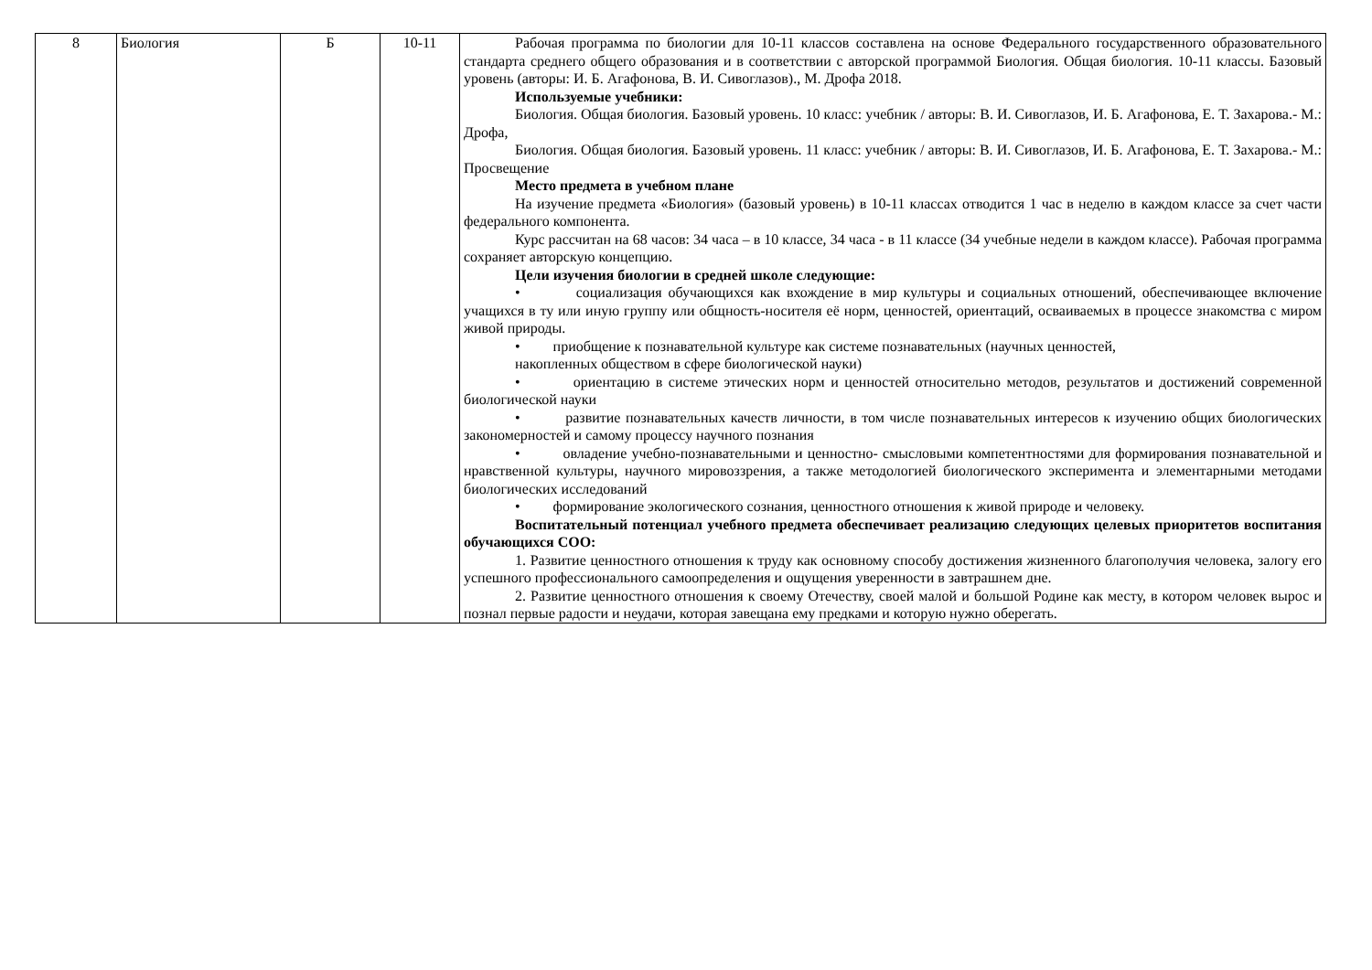| 8 | Биология | Б | 10-11 | Рабочая программа по биологии для 10-11 классов составлена на основе Федерального государственного образовательного стандарта среднего общего образования и в соответствии с авторской программой Биология. Общая биология. 10-11 классы. Базовый уровень (авторы: И. Б. Агафонова, В. И. Сивоглазов)., М. Дрофа 2018. Используемые учебники: Биология. Общая биология. Базовый уровень. 10 класс: учебник / авторы: В. И. Сивоглазов, И. Б. Агафонова, Е. Т. Захарова.- М.: Дрофа, Биология. Общая биология. Базовый уровень. 11 класс: учебник / авторы: В. И. Сивоглазов, И. Б. Агафонова, Е. Т. Захарова.- М.: Просвещение Место предмета в учебном плане На изучение предмета «Биология» (базовый уровень) в 10-11 классах отводится 1 час в неделю в каждом классе за счет части федерального компонента. Курс рассчитан на 68 часов: 34 часа – в 10 классе, 34 часа - в 11 классе (34 учебные недели в каждом классе). Рабочая программа сохраняет авторскую концепцию. Цели изучения биологии в средней школе следующие: • социализация обучающихся как вхождение в мир культуры и социальных отношений, обеспечивающее включение учащихся в ту или иную группу или общность-носителя её норм, ценностей, ориентаций, осваиваемых в процессе знакомства с миром живой природы. • приобщение к познавательной культуре как системе познавательных (научных ценностей, накопленных обществом в сфере биологической науки) • ориентацию в системе этических норм и ценностей относительно методов, результатов и достижений современной биологической науки • развитие познавательных качеств личности, в том числе познавательных интересов к изучению общих биологических закономерностей и самому процессу научного познания • овладение учебно-познавательными и ценностно- смысловыми компетентностями для формирования познавательной и нравственной культуры, научного мировоззрения, а также методологией биологического эксперимента и элементарными методами биологических исследований • формирование экологического сознания, ценностного отношения к живой природе и человеку. Воспитательный потенциал учебного предмета обеспечивает реализацию следующих целевых приоритетов воспитания обучающихся СОО: 1. Развитие ценностного отношения к труду как основному способу достижения жизненного благополучия человека, залогу его успешного профессионального самоопределения и ощущения уверенности в завтрашнем дне. 2. Развитие ценностного отношения к своему Отечеству, своей малой и большой Родине как месту, в котором человек вырос и познал первые радости и неудачи, которая завещана ему предками и которую нужно оберегать. |